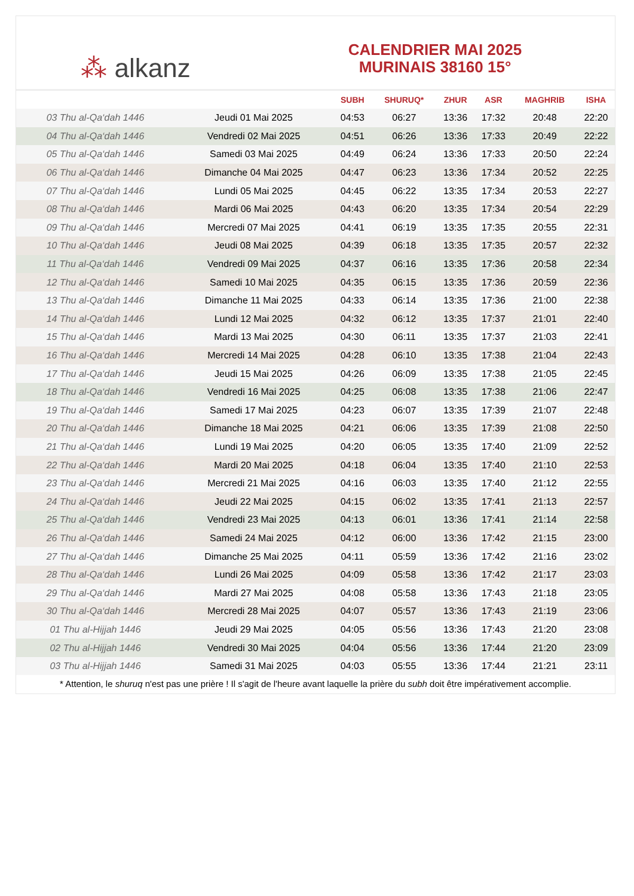⁂ alkanz
CALENDRIER MAI 2025
MURINAIS 38160 15°
| | | SUBH | SHURUQ* | ZHUR | ASR | MAGHRIB | ISHA |
| --- | --- | --- | --- | --- | --- | --- | --- |
| 03 Thu al-Qa‘dah 1446 | Jeudi 01 Mai 2025 | 04:53 | 06:27 | 13:36 | 17:32 | 20:48 | 22:20 |
| 04 Thu al-Qa‘dah 1446 | Vendredi 02 Mai 2025 | 04:51 | 06:26 | 13:36 | 17:33 | 20:49 | 22:22 |
| 05 Thu al-Qa‘dah 1446 | Samedi 03 Mai 2025 | 04:49 | 06:24 | 13:36 | 17:33 | 20:50 | 22:24 |
| 06 Thu al-Qa‘dah 1446 | Dimanche 04 Mai 2025 | 04:47 | 06:23 | 13:36 | 17:34 | 20:52 | 22:25 |
| 07 Thu al-Qa‘dah 1446 | Lundi 05 Mai 2025 | 04:45 | 06:22 | 13:35 | 17:34 | 20:53 | 22:27 |
| 08 Thu al-Qa‘dah 1446 | Mardi 06 Mai 2025 | 04:43 | 06:20 | 13:35 | 17:34 | 20:54 | 22:29 |
| 09 Thu al-Qa‘dah 1446 | Mercredi 07 Mai 2025 | 04:41 | 06:19 | 13:35 | 17:35 | 20:55 | 22:31 |
| 10 Thu al-Qa‘dah 1446 | Jeudi 08 Mai 2025 | 04:39 | 06:18 | 13:35 | 17:35 | 20:57 | 22:32 |
| 11 Thu al-Qa‘dah 1446 | Vendredi 09 Mai 2025 | 04:37 | 06:16 | 13:35 | 17:36 | 20:58 | 22:34 |
| 12 Thu al-Qa‘dah 1446 | Samedi 10 Mai 2025 | 04:35 | 06:15 | 13:35 | 17:36 | 20:59 | 22:36 |
| 13 Thu al-Qa‘dah 1446 | Dimanche 11 Mai 2025 | 04:33 | 06:14 | 13:35 | 17:36 | 21:00 | 22:38 |
| 14 Thu al-Qa‘dah 1446 | Lundi 12 Mai 2025 | 04:32 | 06:12 | 13:35 | 17:37 | 21:01 | 22:40 |
| 15 Thu al-Qa‘dah 1446 | Mardi 13 Mai 2025 | 04:30 | 06:11 | 13:35 | 17:37 | 21:03 | 22:41 |
| 16 Thu al-Qa‘dah 1446 | Mercredi 14 Mai 2025 | 04:28 | 06:10 | 13:35 | 17:38 | 21:04 | 22:43 |
| 17 Thu al-Qa‘dah 1446 | Jeudi 15 Mai 2025 | 04:26 | 06:09 | 13:35 | 17:38 | 21:05 | 22:45 |
| 18 Thu al-Qa‘dah 1446 | Vendredi 16 Mai 2025 | 04:25 | 06:08 | 13:35 | 17:38 | 21:06 | 22:47 |
| 19 Thu al-Qa‘dah 1446 | Samedi 17 Mai 2025 | 04:23 | 06:07 | 13:35 | 17:39 | 21:07 | 22:48 |
| 20 Thu al-Qa‘dah 1446 | Dimanche 18 Mai 2025 | 04:21 | 06:06 | 13:35 | 17:39 | 21:08 | 22:50 |
| 21 Thu al-Qa‘dah 1446 | Lundi 19 Mai 2025 | 04:20 | 06:05 | 13:35 | 17:40 | 21:09 | 22:52 |
| 22 Thu al-Qa‘dah 1446 | Mardi 20 Mai 2025 | 04:18 | 06:04 | 13:35 | 17:40 | 21:10 | 22:53 |
| 23 Thu al-Qa‘dah 1446 | Mercredi 21 Mai 2025 | 04:16 | 06:03 | 13:35 | 17:40 | 21:12 | 22:55 |
| 24 Thu al-Qa‘dah 1446 | Jeudi 22 Mai 2025 | 04:15 | 06:02 | 13:35 | 17:41 | 21:13 | 22:57 |
| 25 Thu al-Qa‘dah 1446 | Vendredi 23 Mai 2025 | 04:13 | 06:01 | 13:36 | 17:41 | 21:14 | 22:58 |
| 26 Thu al-Qa‘dah 1446 | Samedi 24 Mai 2025 | 04:12 | 06:00 | 13:36 | 17:42 | 21:15 | 23:00 |
| 27 Thu al-Qa‘dah 1446 | Dimanche 25 Mai 2025 | 04:11 | 05:59 | 13:36 | 17:42 | 21:16 | 23:02 |
| 28 Thu al-Qa‘dah 1446 | Lundi 26 Mai 2025 | 04:09 | 05:58 | 13:36 | 17:42 | 21:17 | 23:03 |
| 29 Thu al-Qa‘dah 1446 | Mardi 27 Mai 2025 | 04:08 | 05:58 | 13:36 | 17:43 | 21:18 | 23:05 |
| 30 Thu al-Qa‘dah 1446 | Mercredi 28 Mai 2025 | 04:07 | 05:57 | 13:36 | 17:43 | 21:19 | 23:06 |
| 01 Thu al-Hijjah 1446 | Jeudi 29 Mai 2025 | 04:05 | 05:56 | 13:36 | 17:43 | 21:20 | 23:08 |
| 02 Thu al-Hijjah 1446 | Vendredi 30 Mai 2025 | 04:04 | 05:56 | 13:36 | 17:44 | 21:20 | 23:09 |
| 03 Thu al-Hijjah 1446 | Samedi 31 Mai 2025 | 04:03 | 05:55 | 13:36 | 17:44 | 21:21 | 23:11 |
* Attention, le shuruq n'est pas une prière ! Il s'agit de l'heure avant laquelle la prière du subh doit être impérativement accomplie.